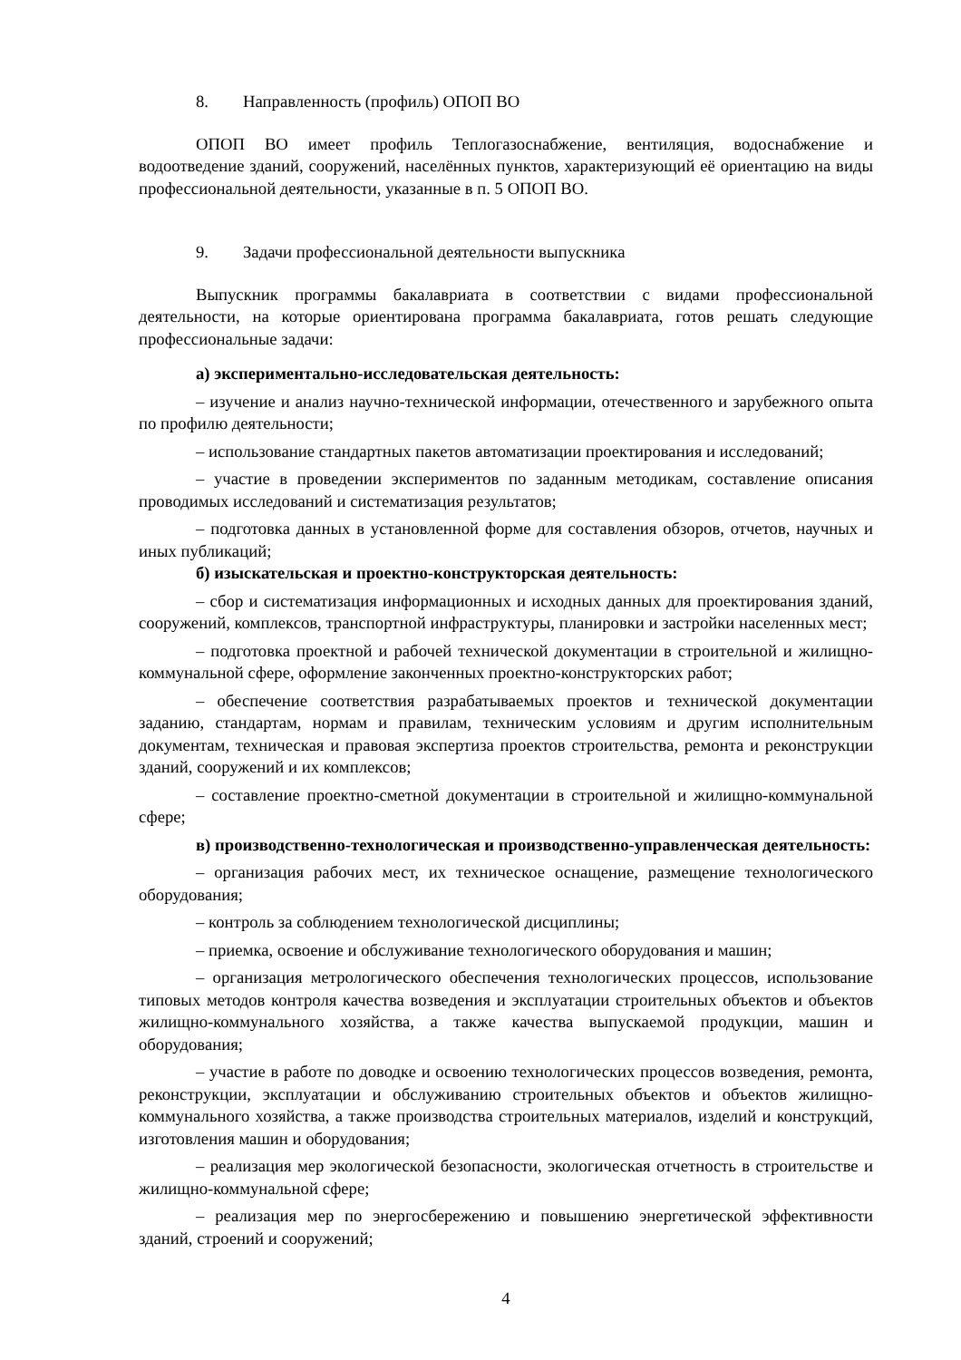8. Направленность (профиль) ОПОП ВО
ОПОП ВО имеет профиль Теплогазоснабжение, вентиляция, водоснабжение и водоотведение зданий, сооружений, населённых пунктов, характеризующий её ориентацию на виды профессиональной деятельности, указанные в п. 5 ОПОП ВО.
9. Задачи профессиональной деятельности выпускника
Выпускник программы бакалавриата в соответствии с видами профессиональной деятельности, на которые ориентирована программа бакалавриата, готов решать следующие профессиональные задачи:
а) экспериментально-исследовательская деятельность:
– изучение и анализ научно-технической информации, отечественного и зарубежного опыта по профилю деятельности;
– использование стандартных пакетов автоматизации проектирования и исследований;
– участие в проведении экспериментов по заданным методикам, составление описания проводимых исследований и систематизация результатов;
– подготовка данных в установленной форме для составления обзоров, отчетов, научных и иных публикаций;
б) изыскательская и проектно-конструкторская деятельность:
– сбор и систематизация информационных и исходных данных для проектирования зданий, сооружений, комплексов, транспортной инфраструктуры, планировки и застройки населенных мест;
– подготовка проектной и рабочей технической документации в строительной и жилищно-коммунальной сфере, оформление законченных проектно-конструкторских работ;
– обеспечение соответствия разрабатываемых проектов и технической документации заданию, стандартам, нормам и правилам, техническим условиям и другим исполнительным документам, техническая и правовая экспертиза проектов строительства, ремонта и реконструкции зданий, сооружений и их комплексов;
– составление проектно-сметной документации в строительной и жилищно-коммунальной сфере;
в) производственно-технологическая и производственно-управленческая деятельность:
– организация рабочих мест, их техническое оснащение, размещение технологического оборудования;
– контроль за соблюдением технологической дисциплины;
– приемка, освоение и обслуживание технологического оборудования и машин;
– организация метрологического обеспечения технологических процессов, использование типовых методов контроля качества возведения и эксплуатации строительных объектов и объектов жилищно-коммунального хозяйства, а также качества выпускаемой продукции, машин и оборудования;
– участие в работе по доводке и освоению технологических процессов возведения, ремонта, реконструкции, эксплуатации и обслуживанию строительных объектов и объектов жилищно-коммунального хозяйства, а также производства строительных материалов, изделий и конструкций, изготовления машин и оборудования;
– реализация мер экологической безопасности, экологическая отчетность в строительстве и жилищно-коммунальной сфере;
– реализация мер по энергосбережению и повышению энергетической эффективности зданий, строений и сооружений;
4